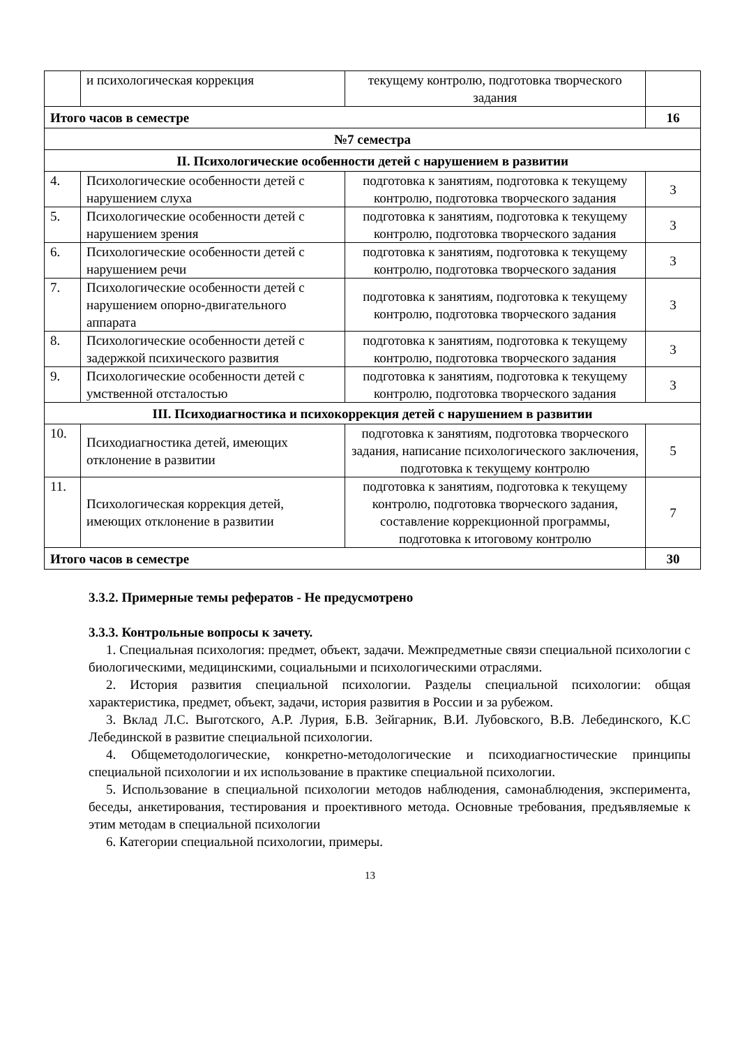| | и психологическая коррекция | текущему контролю, подготовка творческого задания | |
| Итого часов в семестре | | | 16 |
| №7 семестра | | | |
| II. Психологические особенности детей с нарушением в развитии | | | |
| 4. | Психологические особенности детей с нарушением слуха | подготовка к занятиям, подготовка к текущему контролю, подготовка творческого задания | 3 |
| 5. | Психологические особенности детей с нарушением зрения | подготовка к занятиям, подготовка к текущему контролю, подготовка творческого задания | 3 |
| 6. | Психологические особенности детей с нарушением речи | подготовка к занятиям, подготовка к текущему контролю, подготовка творческого задания | 3 |
| 7. | Психологические особенности детей с нарушением опорно-двигательного аппарата | подготовка к занятиям, подготовка к текущему контролю, подготовка творческого задания | 3 |
| 8. | Психологические особенности детей с задержкой психического развития | подготовка к занятиям, подготовка к текущему контролю, подготовка творческого задания | 3 |
| 9. | Психологические особенности детей с умственной отсталостью | подготовка к занятиям, подготовка к текущему контролю, подготовка творческого задания | 3 |
| III. Психодиагностика и психокоррекция детей с нарушением в развитии | | | |
| 10. | Психодиагностика детей, имеющих отклонение в развитии | подготовка к занятиям, подготовка творческого задания, написание психологического заключения, подготовка к текущему контролю | 5 |
| 11. | Психологическая коррекция детей, имеющих отклонение в развитии | подготовка к занятиям, подготовка к текущему контролю, подготовка творческого задания, составление коррекционной программы, подготовка к итоговому контролю | 7 |
| Итого часов в семестре | | | 30 |
3.3.2. Примерные темы рефератов - Не предусмотрено
3.3.3. Контрольные вопросы к зачету.
1. Специальная психология: предмет, объект, задачи. Межпредметные связи специальной психологии с биологическими, медицинскими, социальными и психологическими отраслями.
2. История развития специальной психологии. Разделы специальной психологии: общая характеристика, предмет, объект, задачи, история развития в России и за рубежом.
3. Вклад Л.С. Выготского, А.Р. Лурия, Б.В. Зейгарник, В.И. Лубовского, В.В. Лебединского, К.С Лебединской в развитие специальной психологии.
4. Общеметодологические, конкретно-методологические и психодиагностические принципы специальной психологии и их использование в практике специальной психологии.
5. Использование в специальной психологии методов наблюдения, самонаблюдения, эксперимента, беседы, анкетирования, тестирования и проективного метода. Основные требования, предъявляемые к этим методам в специальной психологии
6. Категории специальной психологии, примеры.
13